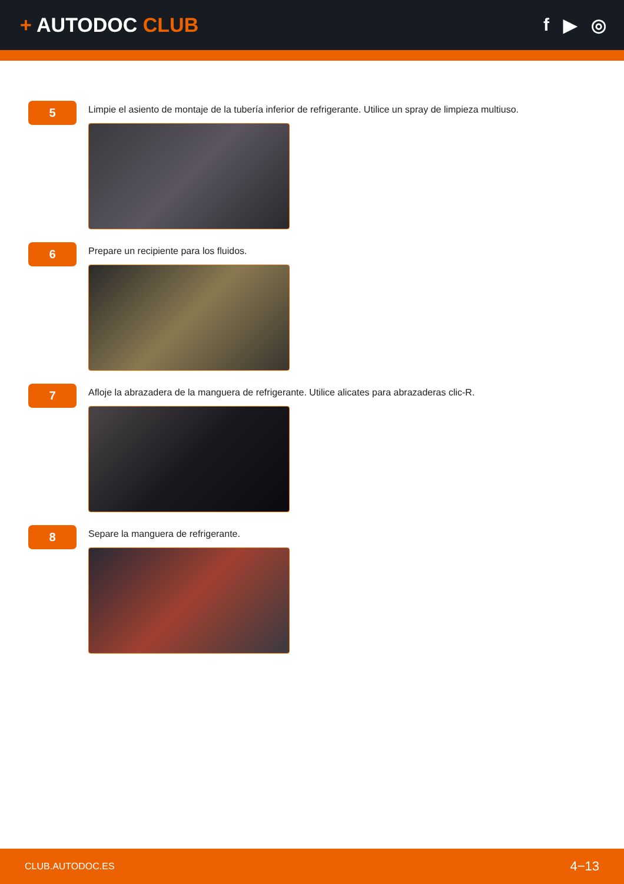+ AUTODOC CLUB f ▶ ◎
5
Limpie el asiento de montaje de la tubería inferior de refrigerante. Utilice un spray de limpieza multiuso.
6
Prepare un recipiente para los fluidos.
7
Afloje la abrazadera de la manguera de refrigerante. Utilice alicates para abrazaderas clic-R.
8
Separe la manguera de refrigerante.
CLUB.AUTODOC.ES 4−13